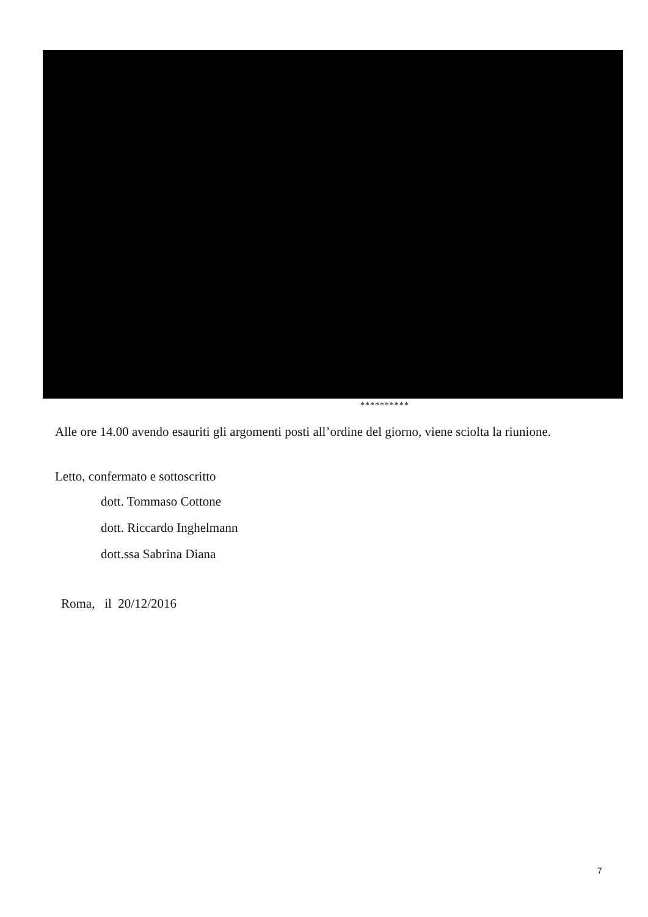**********
Alle ore 14.00 avendo esauriti gli argomenti posti all’ordine del giorno, viene sciolta la riunione.
Letto, confermato e sottoscritto
dott. Tommaso Cottone
dott. Riccardo Inghelmann
dott.ssa Sabrina Diana
Roma, il 20/12/2016
7